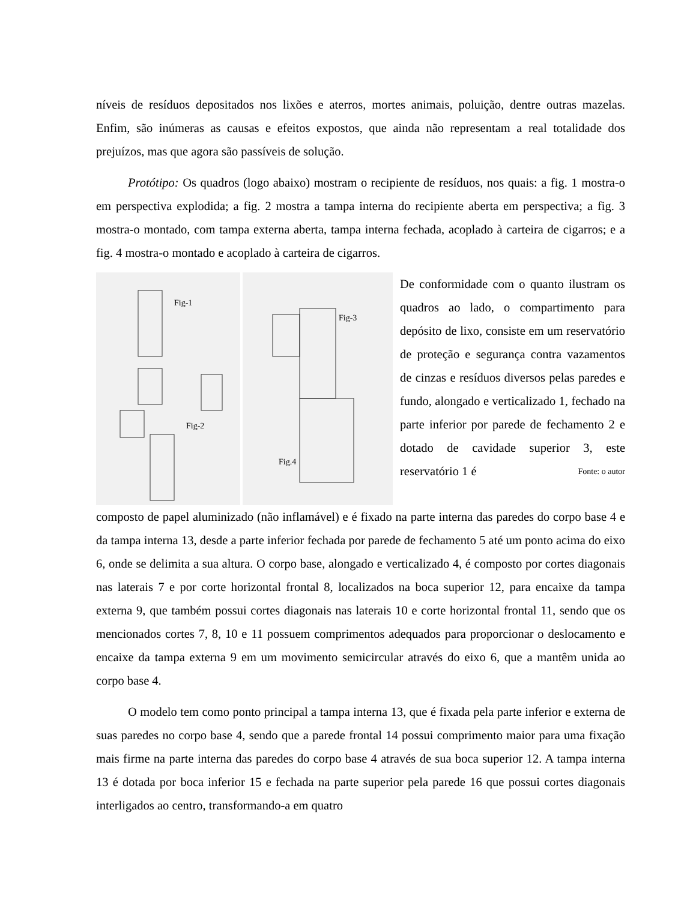níveis de resíduos depositados nos lixões e aterros, mortes animais, poluição, dentre outras mazelas. Enfim, são inúmeras as causas e efeitos expostos, que ainda não representam a real totalidade dos prejuízos, mas que agora são passíveis de solução.
Protótipo: Os quadros (logo abaixo) mostram o recipiente de resíduos, nos quais: a fig. 1 mostra-o em perspectiva explodida; a fig. 2 mostra a tampa interna do recipiente aberta em perspectiva; a fig. 3 mostra-o montado, com tampa externa aberta, tampa interna fechada, acoplado à carteira de cigarros; e a fig. 4 mostra-o montado e acoplado à carteira de cigarros.
Fig-1
Fig-2
Fig-3
Fig.4
De conformidade com o quanto ilustram os quadros ao lado, o compartimento para depósito de lixo, consiste em um reservatório de proteção e segurança contra vazamentos de cinzas e resíduos diversos pelas paredes e fundo, alongado e verticalizado 1, fechado na parte inferior por parede de fechamento 2 e dotado de cavidade superior 3, este reservatório 1 é Fonte: o autor
composto de papel aluminizado (não inflamável) e é fixado na parte interna das paredes do corpo base 4 e da tampa interna 13, desde a parte inferior fechada por parede de fechamento 5 até um ponto acima do eixo 6, onde se delimita a sua altura. O corpo base, alongado e verticalizado 4, é composto por cortes diagonais nas laterais 7 e por corte horizontal frontal 8, localizados na boca superior 12, para encaixe da tampa externa 9, que também possui cortes diagonais nas laterais 10 e corte horizontal frontal 11, sendo que os mencionados cortes 7, 8, 10 e 11 possuem comprimentos adequados para proporcionar o deslocamento e encaixe da tampa externa 9 em um movimento semicircular através do eixo 6, que a mantêm unida ao corpo base 4.
O modelo tem como ponto principal a tampa interna 13, que é fixada pela parte inferior e externa de suas paredes no corpo base 4, sendo que a parede frontal 14 possui comprimento maior para uma fixação mais firme na parte interna das paredes do corpo base 4 através de sua boca superior 12. A tampa interna 13 é dotada por boca inferior 15 e fechada na parte superior pela parede 16 que possui cortes diagonais interligados ao centro, transformando-a em quatro